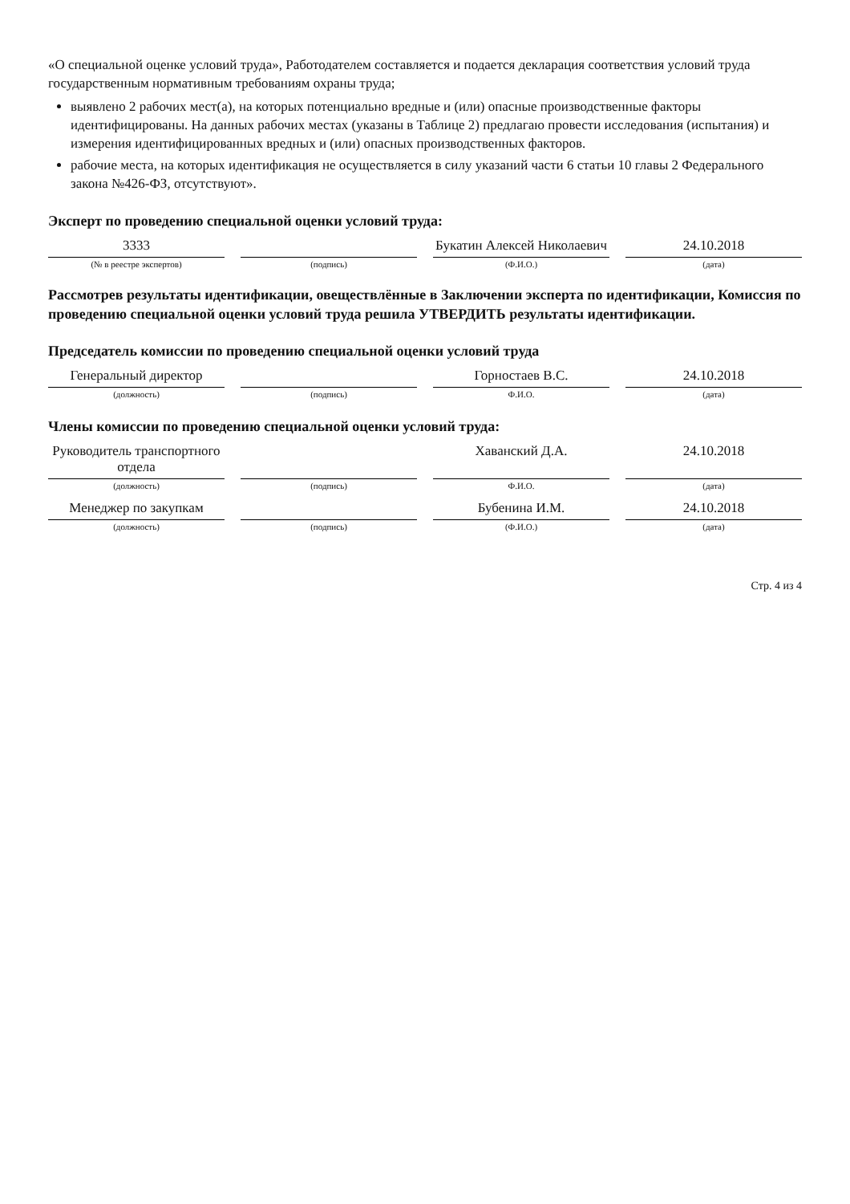«О специальной оценке условий труда», Работодателем составляется и подается декларация соответствия условий труда государственным нормативным требованиям охраны труда;
выявлено 2 рабочих мест(а), на которых потенциально вредные и (или) опасные производственные факторы идентифицированы. На данных рабочих местах (указаны в Таблице 2) предлагаю провести исследования (испытания) и измерения идентифицированных вредных и (или) опасных производственных факторов.
рабочие места, на которых идентификация не осуществляется в силу указаний части 6 статьи 10 главы 2 Федерального закона №426-ФЗ, отсутствуют».
Эксперт по проведению специальной оценки условий труда:
3333 Букатин Алексей Николаевич 24.10.2018
(№ в реестре экспертов) (подпись) (Ф.И.О.) (дата)
Рассмотрев результаты идентификации, овеществлённые в Заключении эксперта по идентификации, Комиссия по проведению специальной оценки условий труда решила УТВЕРДИТЬ результаты идентификации.
Председатель комиссии по проведению специальной оценки условий труда
Генеральный директор Горностаев В.С. 24.10.2018
(должность) (подпись) Ф.И.О. (дата)
Члены комиссии по проведению специальной оценки условий труда:
Руководитель транспортного отдела Хаванский Д.А. 24.10.2018
(должность) (подпись) Ф.И.О. (дата)
Менеджер по закупкам Бубенина И.М. 24.10.2018
(должность) (подпись) (Ф.И.О.) (дата)
Стр. 4 из 4